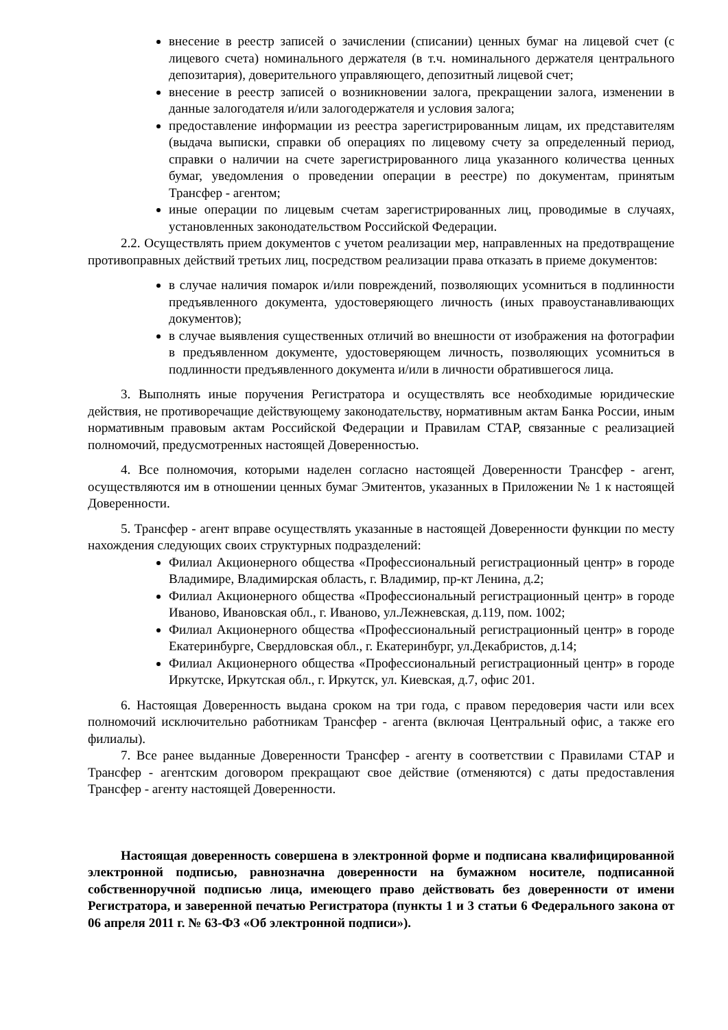внесение в реестр записей о зачислении (списании) ценных бумаг на лицевой счет (с лицевого счета) номинального держателя (в т.ч. номинального держателя центрального депозитария), доверительного управляющего, депозитный лицевой счет;
внесение в реестр записей о возникновении залога, прекращении залога, изменении в данные залогодателя и/или залогодержателя и условия залога;
предоставление информации из реестра зарегистрированным лицам, их представителям (выдача выписки, справки об операциях по лицевому счету за определенный период, справки о наличии на счете зарегистрированного лица указанного количества ценных бумаг, уведомления о проведении операции в реестре) по документам, принятым Трансфер - агентом;
иные операции по лицевым счетам зарегистрированных лиц, проводимые в случаях, установленных законодательством Российской Федерации.
2.2. Осуществлять прием документов с учетом реализации мер, направленных на предотвращение противоправных действий третьих лиц, посредством реализации права отказать в приеме документов:
в случае наличия помарок и/или повреждений, позволяющих усомниться в подлинности предъявленного документа, удостоверяющего личность (иных правоустанавливающих документов);
в случае выявления существенных отличий во внешности от изображения на фотографии в предъявленном документе, удостоверяющем личность, позволяющих усомниться в подлинности предъявленного документа и/или в личности обратившегося лица.
3. Выполнять иные поручения Регистратора и осуществлять все необходимые юридические действия, не противоречащие действующему законодательству, нормативным актам Банка России, иным нормативным правовым актам Российской Федерации и Правилам СТАР, связанные с реализацией полномочий, предусмотренных настоящей Доверенностью.
4. Все полномочия, которыми наделен согласно настоящей Доверенности Трансфер - агент, осуществляются им в отношении ценных бумаг Эмитентов, указанных в Приложении № 1 к настоящей Доверенности.
5. Трансфер - агент вправе осуществлять указанные в настоящей Доверенности функции по месту нахождения следующих своих структурных подразделений:
Филиал Акционерного общества «Профессиональный регистрационный центр» в городе Владимире, Владимирская область, г. Владимир, пр-кт Ленина, д.2;
Филиал Акционерного общества «Профессиональный регистрационный центр» в городе Иваново, Ивановская обл., г. Иваново, ул.Лежневская, д.119, пом. 1002;
Филиал Акционерного общества «Профессиональный регистрационный центр» в городе Екатеринбурге, Свердловская обл., г. Екатеринбург, ул.Декабристов, д.14;
Филиал Акционерного общества «Профессиональный регистрационный центр» в городе Иркутске, Иркутская обл., г. Иркутск, ул. Киевская, д.7, офис 201.
6. Настоящая Доверенность выдана сроком на три года, с правом передоверия части или всех полномочий исключительно работникам Трансфер - агента (включая Центральный офис, а также его филиалы).
7. Все ранее выданные Доверенности Трансфер - агенту в соответствии с Правилами СТАР и Трансфер - агентским договором прекращают свое действие (отменяются) с даты предоставления Трансфер - агенту настоящей Доверенности.
Настоящая доверенность совершена в электронной форме и подписана квалифицированной электронной подписью, равнозначна доверенности на бумажном носителе, подписанной собственноручной подписью лица, имеющего право действовать без доверенности от имени Регистратора, и заверенной печатью Регистратора (пункты 1 и 3 статьи 6 Федерального закона от 06 апреля 2011 г. № 63-ФЗ «Об электронной подписи»).